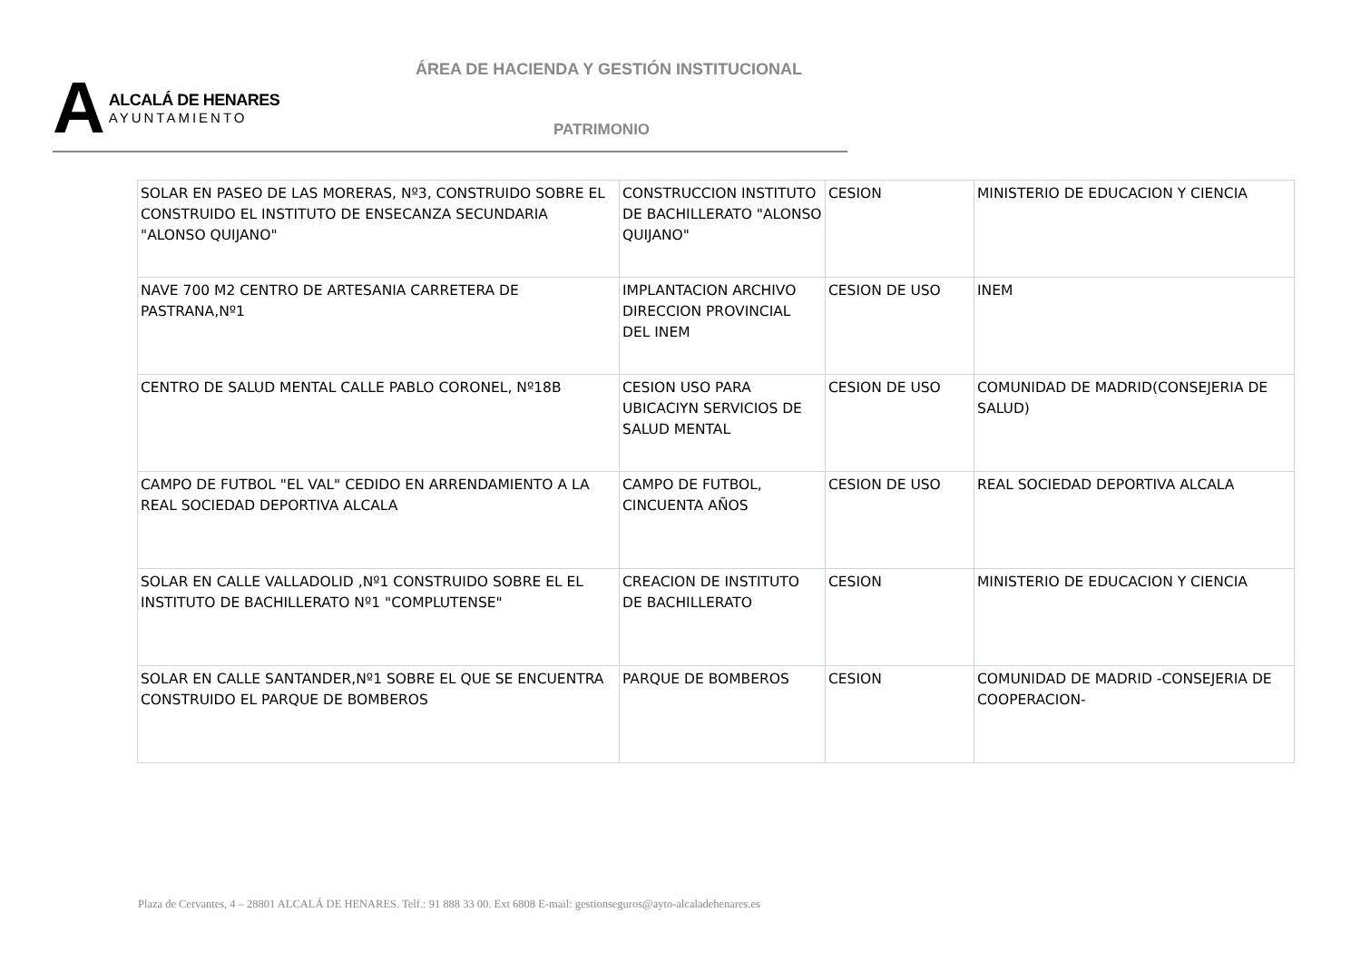ÁREA DE HACIENDA Y GESTIÓN INSTITUCIONAL
A
ALCALÁ DE HENARES
AYUNTAMIENTO
PATRIMONIO
| SOLAR EN PASEO DE LAS MORERAS, Nº3, CONSTRUIDO SOBRE EL CONSTRUIDO EL INSTITUTO DE ENSECANZA SECUNDARIA "ALONSO QUIJANO" | CONSTRUCCION INSTITUTO DE BACHILLERATO "ALONSO QUIJANO" | CESION | MINISTERIO DE EDUCACION Y CIENCIA |
| NAVE 700 M2 CENTRO DE ARTESANIA CARRETERA DE PASTRANA,Nº1 | IMPLANTACION ARCHIVO DIRECCION PROVINCIAL DEL INEM | CESION DE USO | INEM |
| CENTRO DE SALUD MENTAL CALLE PABLO CORONEL, Nº18B | CESION USO PARA UBICACIYN SERVICIOS DE SALUD MENTAL | CESION DE USO | COMUNIDAD DE MADRID(CONSEJERIA DE SALUD) |
| CAMPO DE FUTBOL "EL VAL" CEDIDO EN ARRENDAMIENTO A LA REAL SOCIEDAD DEPORTIVA ALCALA | CAMPO DE FUTBOL, CINCUENTA AÑOS | CESION DE USO | REAL SOCIEDAD DEPORTIVA ALCALA |
| SOLAR EN CALLE VALLADOLID ,Nº1 CONSTRUIDO SOBRE EL EL INSTITUTO DE BACHILLERATO Nº1 "COMPLUTENSE" | CREACION DE INSTITUTO DE BACHILLERATO | CESION | MINISTERIO DE EDUCACION Y CIENCIA |
| SOLAR EN CALLE SANTANDER,Nº1 SOBRE EL QUE SE ENCUENTRA CONSTRUIDO EL PARQUE DE BOMBEROS | PARQUE DE BOMBEROS | CESION | COMUNIDAD DE MADRID -CONSEJERIA DE COOPERACION- |
Plaza de Cervantes, 4 – 28801 ALCALÁ DE HENARES. Telf.: 91 888 33 00. Ext 6808 E-mail: gestionseguros@ayto-alcaladehenares.es